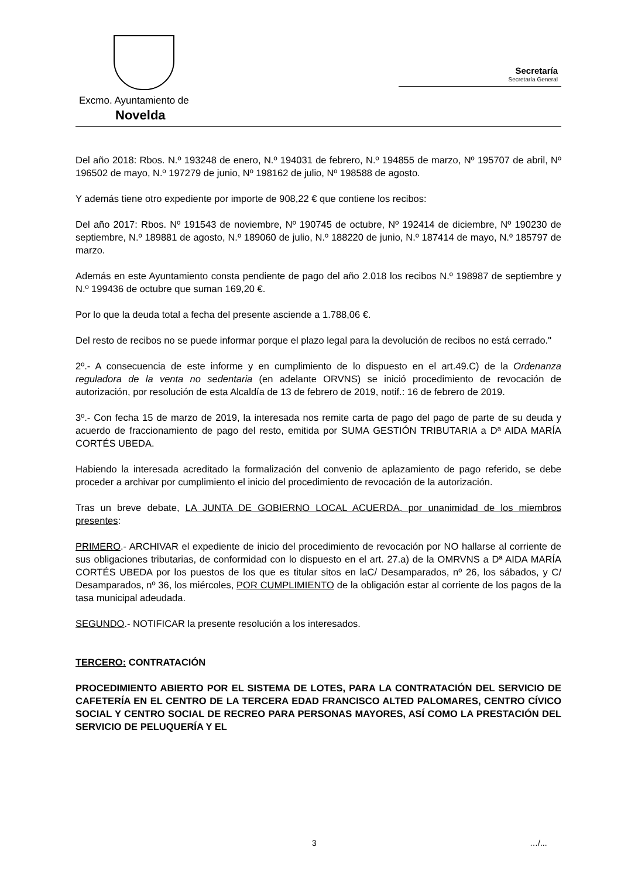Excmo. Ayuntamiento de
Novelda
Secretaría
Secretaría General
Del año 2018: Rbos. N.º 193248 de enero, N.º 194031 de febrero, N.º 194855 de marzo, Nº 195707 de abril, Nº 196502 de mayo, N.º 197279 de junio, Nº 198162 de julio, Nº 198588 de agosto.
Y además tiene otro expediente por importe de 908,22 € que contiene los recibos:
Del año 2017: Rbos. Nº 191543 de noviembre, Nº 190745 de octubre, Nº 192414 de diciembre, Nº 190230 de septiembre, N.º 189881 de agosto, N.º 189060 de julio, N.º 188220 de junio, N.º 187414 de mayo, N.º 185797 de marzo.
Además en este Ayuntamiento consta pendiente de pago del año 2.018 los recibos N.º 198987 de septiembre y N.º 199436 de octubre que suman 169,20 €.
Por lo que la deuda total a fecha del presente asciende a 1.788,06 €.
Del resto de recibos no se puede informar porque el plazo legal para la devolución de recibos no está cerrado."
2º.- A consecuencia de este informe y en cumplimiento de lo dispuesto en el art.49.C) de la Ordenanza reguladora de la venta no sedentaria (en adelante ORVNS) se inició procedimiento de revocación de autorización, por resolución de esta Alcaldía de 13 de febrero de 2019, notif.: 16 de febrero de 2019.
3º.- Con fecha 15 de marzo de 2019, la interesada nos remite carta de pago del pago de parte de su deuda y acuerdo de fraccionamiento de pago del resto, emitida por SUMA GESTIÓN TRIBUTARIA a Dª AIDA MARÍA CORTÉS UBEDA.
Habiendo la interesada acreditado la formalización del convenio de aplazamiento de pago referido, se debe proceder a archivar por cumplimiento el inicio del procedimiento de revocación de la autorización.
Tras un breve debate, LA JUNTA DE GOBIERNO LOCAL ACUERDA, por unanimidad de los miembros presentes:
PRIMERO.- ARCHIVAR el expediente de inicio del procedimiento de revocación por NO hallarse al corriente de sus obligaciones tributarias, de conformidad con lo dispuesto en el art. 27.a) de la OMRVNS a Dª AIDA MARÍA CORTÉS UBEDA por los puestos de los que es titular sitos en laC/ Desamparados, nº 26, los sábados, y C/ Desamparados, nº 36, los miércoles, POR CUMPLIMIENTO de la obligación estar al corriente de los pagos de la tasa municipal adeudada.
SEGUNDO.- NOTIFICAR la presente resolución a los interesados.
TERCERO: CONTRATACIÓN
PROCEDIMIENTO ABIERTO POR EL SISTEMA DE LOTES, PARA LA CONTRATACIÓN DEL SERVICIO DE CAFETERÍA EN EL CENTRO DE LA TERCERA EDAD FRANCISCO ALTED PALOMARES, CENTRO CÍVICO SOCIAL Y CENTRO SOCIAL DE RECREO PARA PERSONAS MAYORES, ASÍ COMO LA PRESTACIÓN DEL SERVICIO DE PELUQUERÍA Y EL
3 …/...